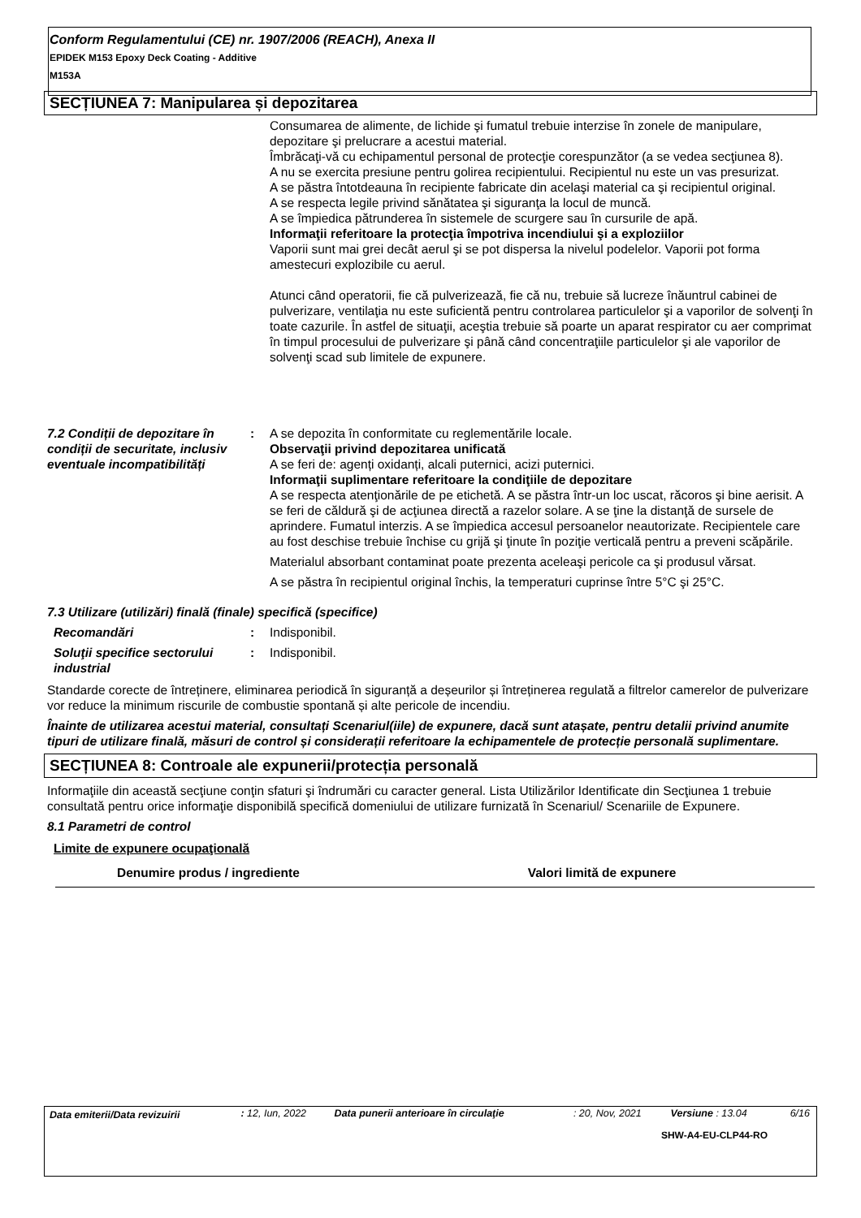Conform Regulamentului (CE) nr. 1907/2006 (REACH), Anexa II
EPIDEK M153 Epoxy Deck Coating - Additive
M153A
SECȚIUNEA 7: Manipularea și depozitarea
Consumarea de alimente, de lichide şi fumatul trebuie interzise în zonele de manipulare, depozitare şi prelucrare a acestui material.
Îmbrăcaţi-vă cu echipamentul personal de protecţie corespunzător (a se vedea secţiunea 8).
A nu se exercita presiune pentru golirea recipientului. Recipientul nu este un vas presurizat.
A se păstra întotdeauna în recipiente fabricate din acelaşi material ca şi recipientul original.
A se respecta legile privind sănătatea şi siguranţa la locul de muncă.
A se împiedica pătrunderea în sistemele de scurgere sau în cursurile de apă.
Informaţii referitoare la protecţia împotriva incendiului şi a exploziilor
Vaporii sunt mai grei decât aerul şi se pot dispersa la nivelul podelelor. Vaporii pot forma amestecuri explozibile cu aerul.
Atunci când operatorii, fie că pulverizează, fie că nu, trebuie să lucreze înăuntrul cabinei de pulverizare, ventilaţia nu este suficientă pentru controlarea particulelor şi a vaporilor de solvenţi în toate cazurile. În astfel de situaţii, aceştia trebuie să poarte un aparat respirator cu aer comprimat în timpul procesului de pulverizare şi până când concentraţiile particulelor şi ale vaporilor de solvenţi scad sub limitele de expunere.
7.2 Condiții de depozitare în condiții de securitate, inclusiv eventuale incompatibilități
:
A se depozita în conformitate cu reglementările locale.
Observaţii privind depozitarea unificată
A se feri de: agenți oxidanți, alcali puternici, acizi puternici.
Informaţii suplimentare referitoare la condiţiile de depozitare
A se respecta atenţionările de pe etichetă. A se păstra într-un loc uscat, răcoros şi bine aerisit. A se feri de căldură şi de acţiunea directă a razelor solare. A se ţine la distanţă de sursele de aprindere. Fumatul interzis. A se împiedica accesul persoanelor neautorizate. Recipientele care au fost deschise trebuie închise cu grijă şi ţinute în poziţie verticală pentru a preveni scăpările.
Materialul absorbant contaminat poate prezenta aceleaşi pericole ca şi produsul vărsat.
A se păstra în recipientul original închis, la temperaturi cuprinse între 5°C şi 25°C.
7.3 Utilizare (utilizări) finală (finale) specifică (specifice)
Recomandări : Indisponibil.
Soluţii specifice sectorului industrial
: Indisponibil.
Standarde corecte de întreținere, eliminarea periodică în siguranță a deșeurilor și întreținerea regulată a filtrelor camerelor de pulverizare vor reduce la minimum riscurile de combustie spontană și alte pericole de incendiu.
Înainte de utilizarea acestui material, consultați Scenariul(iile) de expunere, dacă sunt atașate, pentru detalii privind anumite tipuri de utilizare finală, măsuri de control și considerații referitoare la echipamentele de protecție personală suplimentare.
SECȚIUNEA 8: Controale ale expunerii/protecția personală
Informaţiile din această secţiune conţin sfaturi şi îndrumări cu caracter general. Lista Utilizărilor Identificate din Secţiunea 1 trebuie consultată pentru orice informaţie disponibilă specifică domeniului de utilizare furnizată în Scenariul/ Scenariile de Expunere.
8.1 Parametri de control
Limite de expunere ocupaţională
| Denumire produs / ingrediente | Valori limită de expunere |
| --- | --- |
| Data emiterii/Data revizuirii | : 12, Iun, 2022 | Data punerii anterioare în circulaţie | : 20, Nov, 2021 | Versiune : 13.04 | 6/16 |
SHW-A4-EU-CLP44-RO